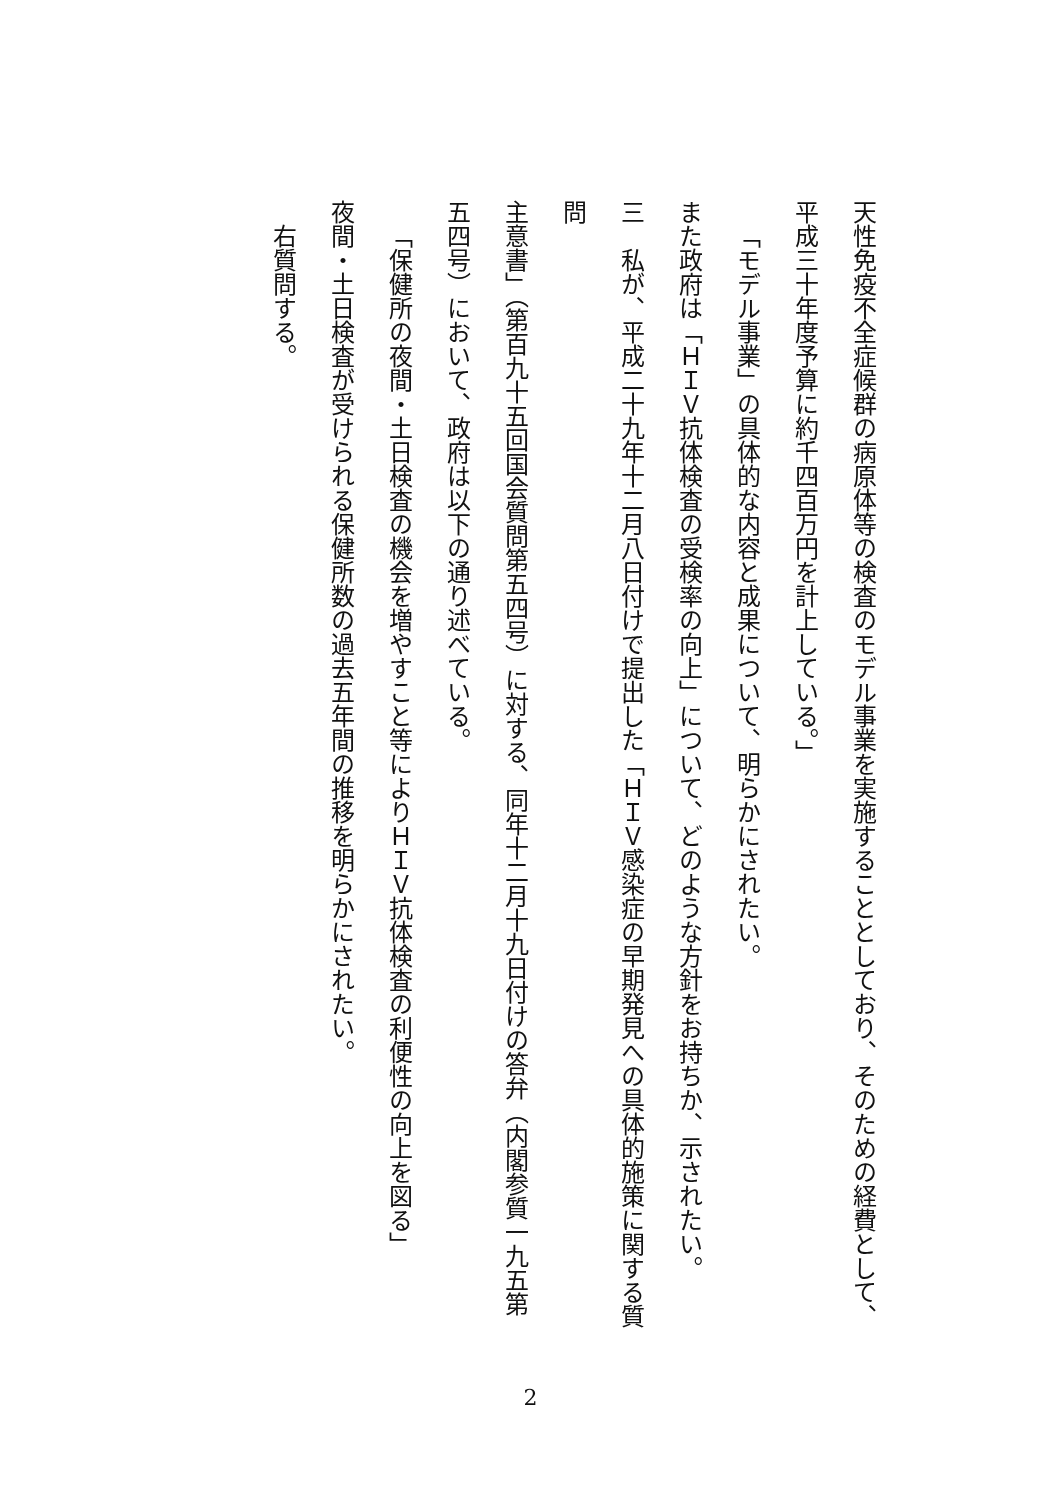天性免疫不全症候群の病原体等の検査のモデル事業を実施することとしており、そのための経費として、
平成三十年度予算に約千四百万円を計上している。」
「モデル事業」の具体的な内容と成果について、明らかにされたい。
また政府は「ＨＩＶ抗体検査の受検率の向上」について、どのような方針をお持ちか、示されたい。
三　私が、平成二十九年十二月八日付けで提出した「ＨＩＶ感染症の早期発見への具体的施策に関する質問
主意書」（第百九十五回国会質問第五四号）に対する、同年十二月十九日付けの答弁（内閣参質一九五第
五四号）において、政府は以下の通り述べている。
「保健所の夜間・土日検査の機会を増やすこと等によりＨＩＶ抗体検査の利便性の向上を図る」
夜間・土日検査が受けられる保健所数の過去五年間の推移を明らかにされたい。
右質問する。
2